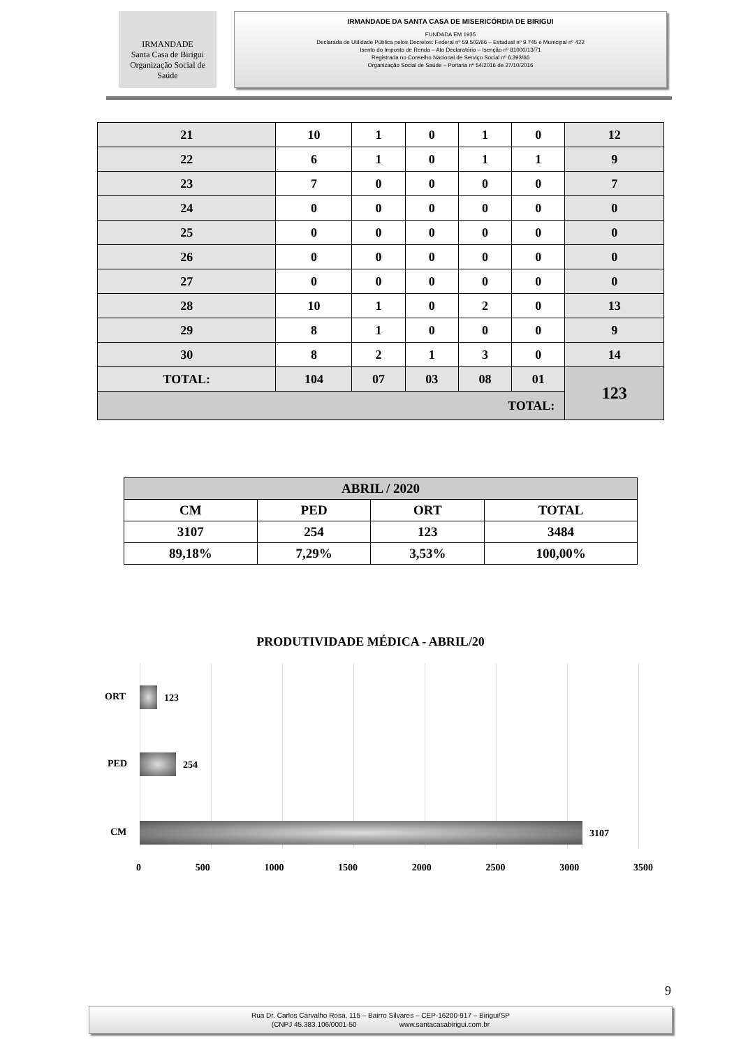IRMANDADE
Santa Casa de Birigui
Organização Social de Saúde
IRMANDADE DA SANTA CASA DE MISERICÓRDIA DE BIRIGUI
FUNDADA EM 1935
Declarada de Utilidade Pública pelos Decretos: Federal nº 59.502/66 – Estadual nº 9.745 e Municipal nº 422
Isento do Imposto de Renda – Ato Declaratório – Isenção nº 81000/13/71
Registrada no Conselho Nacional de Serviço Social nº 6.393/66
Organização Social de Saúde – Portaria nº 54/2016 de 27/10/2016
| 21 | 10 | 1 | 0 | 1 | 0 | 12 |
| 22 | 6 | 1 | 0 | 1 | 1 | 9 |
| 23 | 7 | 0 | 0 | 0 | 0 | 7 |
| 24 | 0 | 0 | 0 | 0 | 0 | 0 |
| 25 | 0 | 0 | 0 | 0 | 0 | 0 |
| 26 | 0 | 0 | 0 | 0 | 0 | 0 |
| 27 | 0 | 0 | 0 | 0 | 0 | 0 |
| 28 | 10 | 1 | 0 | 2 | 0 | 13 |
| 29 | 8 | 1 | 0 | 0 | 0 | 9 |
| 30 | 8 | 2 | 1 | 3 | 0 | 14 |
| TOTAL: | 104 | 07 | 03 | 08 | 01 | 123 |
| TOTAL: | | | | | | |
| ABRIL / 2020 | | | |
| CM | PED | ORT | TOTAL |
| 3107 | 254 | 123 | 3484 |
| 89,18% | 7,29% | 3,53% | 100,00% |
PRODUTIVIDADE MÉDICA - ABRIL/20
ORT 123
PED 254
CM 3107
0 500 1000 1500 2000 2500 3000 3500
9
Rua Dr. Carlos Carvalho Rosa, 115 – Bairro Silvares – CEP-16200-917 – Birigui/SP
(CNPJ 45.383.106/0001-50 www.santacasabirigui.com.br